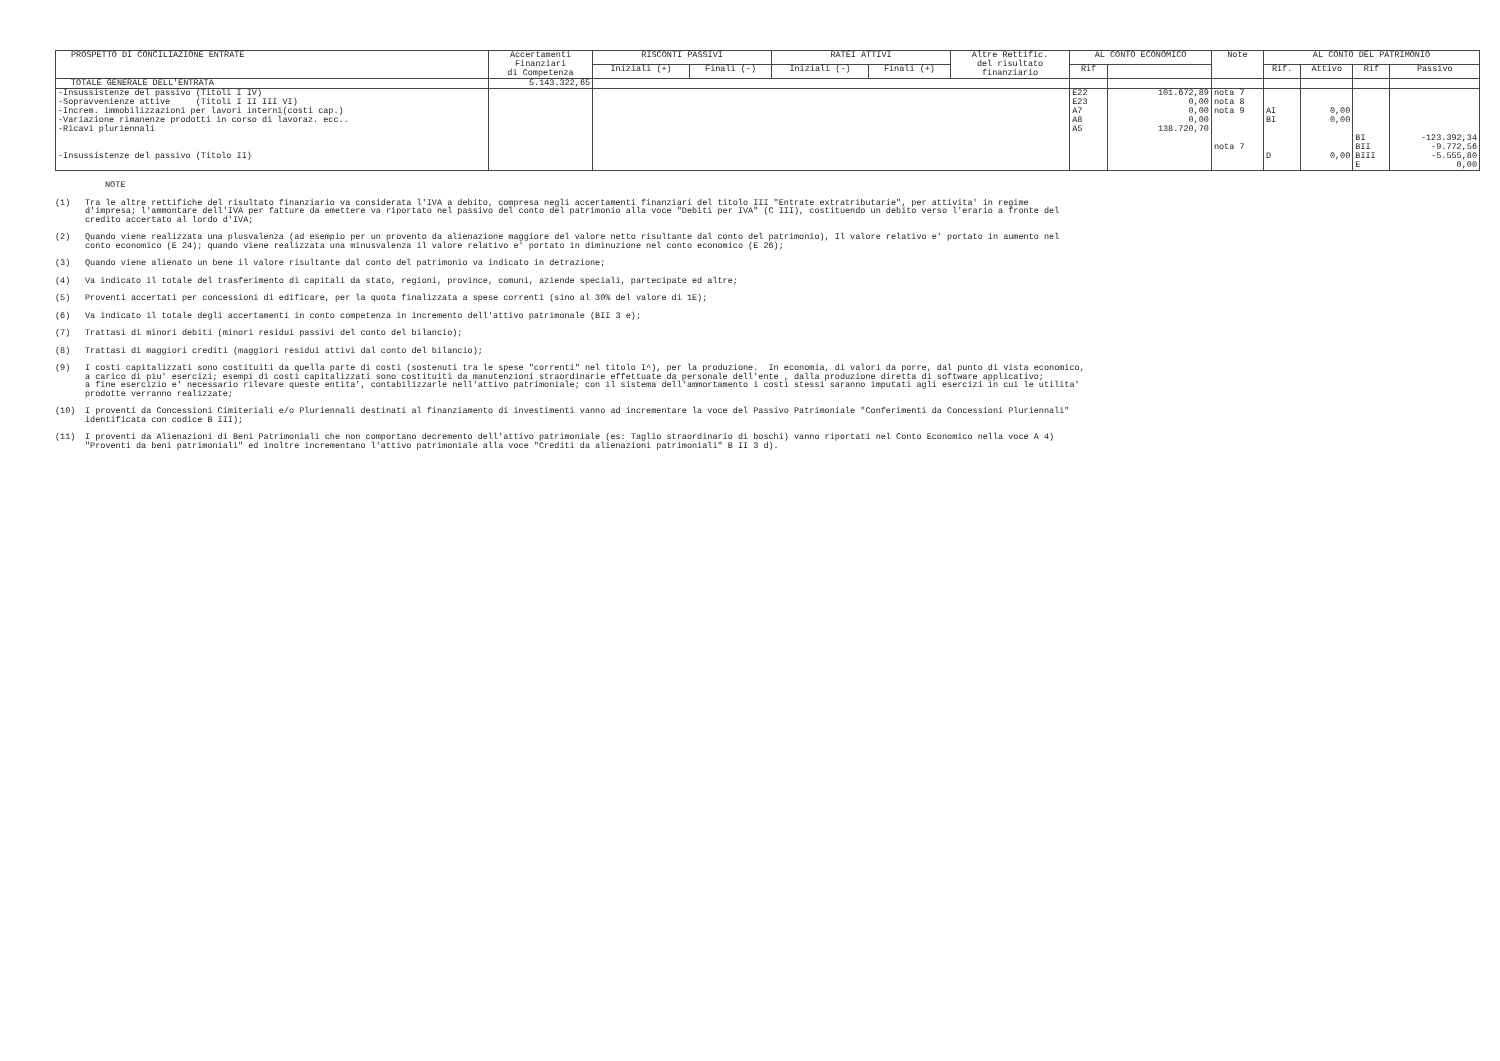| PROSPETTO DI CONCILIAZIONE ENTRATE | Accertamenti Finanziari di Competenza | RISCONTI PASSIVI | | RATEI ATTIVI | | Altre Rettific. del risultato finanziario | AL CONTO ECONOMICO | | Note | AL CONTO DEL PATRIMONIO | | | |
| --- | --- | --- | --- | --- | --- | --- | --- | --- | --- | --- | --- | --- | --- |
| | | Iniziali (+) | Finali (-) | Iniziali (-) | Finali (+) | | Rif | | | Rif. | Attivo | Rif | Passivo |
| TOTALE GENERALE DELL'ENTRATA | 5.143.322,65 | | | | | | | | | | | | |
| -Insussistenze del passivo (Titoli I IV) -Sopravvenienze attive (Titoli I II III VI) -Increm. immobilizzazioni per lavori interni(costi cap.) -Variazione rimanenze prodotti in corso di lavoraz. ecc.. -Ricavi pluriennali -Insussistenze del passivo (Titolo II) | | | | | | | E22 E23 A7 A8 A5 | 101.672,89 0,00 0,00 0,00 138.720,70 | nota 7 nota 8 nota 9 nota 7 | AI BI D | 0,00 0,00 0,00 | BI BII BIII E | -123.392,34 -9.772,56 -5.555,80 0,00 |
NOTE
(1) Tra le altre rettifiche del risultato finanziario va considerata l'IVA a debito, compresa negli accertamenti finanziari del titolo III "Entrate extratributarie", per attivita' in regime d'impresa; l'ammontare dell'IVA per fatture da emettere va riportato nel passivo del conto del patrimonio alla voce "Debiti per IVA" (C III), costituendo un debito verso l'erario a fronte del credito accertato al lordo d'IVA;
(2) Quando viene realizzata una plusvalenza (ad esempio per un provento da alienazione maggiore del valore netto risultante dal conto del patrimonio), Il valore relativo e' portato in aumento nel conto economico (E 24); quando viene realizzata una minusvalenza il valore relativo e' portato in diminuzione nel conto economico (E 26);
(3) Quando viene alienato un bene il valore risultante dal conto del patrimonio va indicato in detrazione;
(4) Va indicato il totale del trasferimento di capitali da stato, regioni, province, comuni, aziende speciali, partecipate ed altre;
(5) Proventi accertati per concessioni di edificare, per la quota finalizzata a spese correnti (sino al 30% del valore di 1E);
(6) Va indicato il totale degli accertamenti in conto competenza in incremento dell'attivo patrimonale (BII 3 e);
(7) Trattasi di minori debiti (minori residui passivi del conto del bilancio);
(8) Trattasi di maggiori crediti (maggiori residui attivi dal conto del bilancio);
(9) I costi capitalizzati sono costituiti da quella parte di costi (sostenuti tra le spese "correnti" nel titolo I^), per la produzione. In economia, di valori da porre, dal punto di vista economico, a carico di piu' esercizi; esempi di costi capitalizzati sono costituiti da manutenzioni straordinarie effettuate da personale dell'ente , dalla produzione diretta di software applicativo; a fine esercizio e' necessario rilevare queste entita', contabilizzarle nell'attivo patrimoniale; con il sistema dell'ammortamento i costi stessi saranno imputati agli esercizi in cui le utilita' prodotte verranno realizzate;
(10) I proventi da Concessioni Cimiteriali e/o Pluriennali destinati al finanziamento di investimenti vanno ad incrementare la voce del Passivo Patrimoniale "Conferimenti da Concessioni Pluriennali" identificata con codice B III);
(11) I proventi da Alienazioni di Beni Patrimoniali che non comportano decremento dell'attivo patrimoniale (es: Taglio straordinario di boschi) vanno riportati nel Conto Economico nella voce A 4) "Proventi da beni patrimoniali" ed inoltre incrementano l'attivo patrimoniale alla voce "Crediti da alienazioni patrimoniali" B II 3 d).